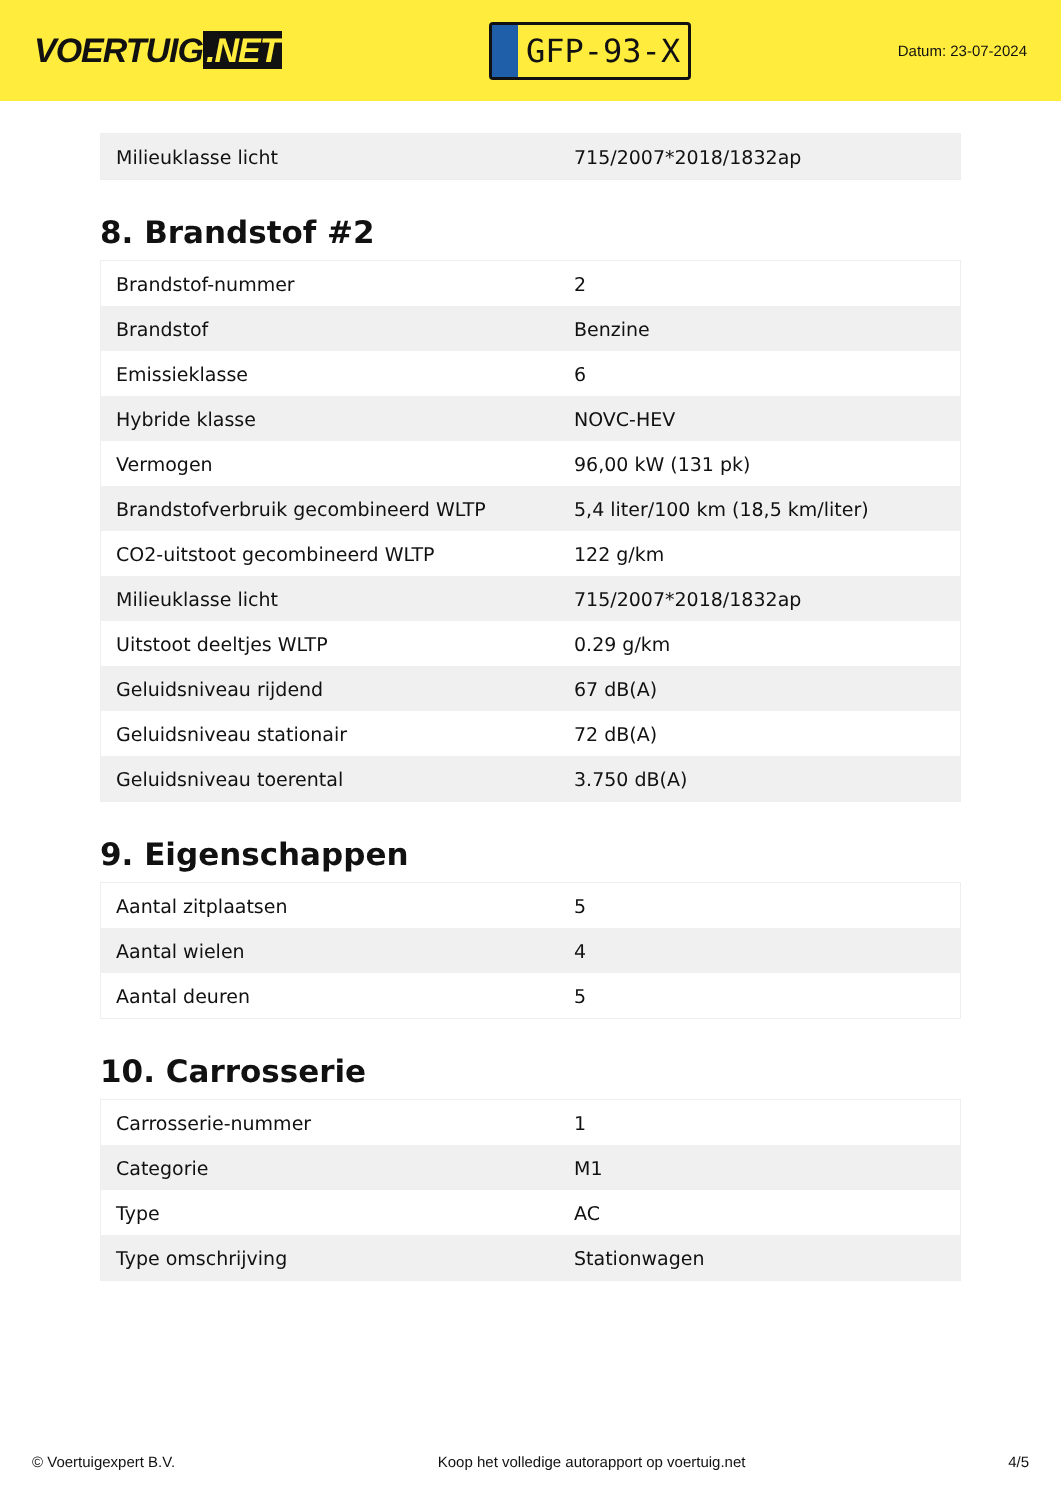VOERTUIG.NET
GFP-93-X
Datum: 23-07-2024
| Milieuklasse licht | 715/2007*2018/1832ap |
8. Brandstof #2
| Brandstof-nummer | 2 |
| Brandstof | Benzine |
| Emissieklasse | 6 |
| Hybride klasse | NOVC-HEV |
| Vermogen | 96,00 kW (131 pk) |
| Brandstofverbruik gecombineerd WLTP | 5,4 liter/100 km (18,5 km/liter) |
| CO2-uitstoot gecombineerd WLTP | 122 g/km |
| Milieuklasse licht | 715/2007*2018/1832ap |
| Uitstoot deeltjes WLTP | 0.29 g/km |
| Geluidsniveau rijdend | 67 dB(A) |
| Geluidsniveau stationair | 72 dB(A) |
| Geluidsniveau toerental | 3.750 dB(A) |
9. Eigenschappen
| Aantal zitplaatsen | 5 |
| Aantal wielen | 4 |
| Aantal deuren | 5 |
10. Carrosserie
| Carrosserie-nummer | 1 |
| Categorie | M1 |
| Type | AC |
| Type omschrijving | Stationwagen |
© Voertuigexpert B.V. Koop het volledige autorapport op voertuig.net 4/5